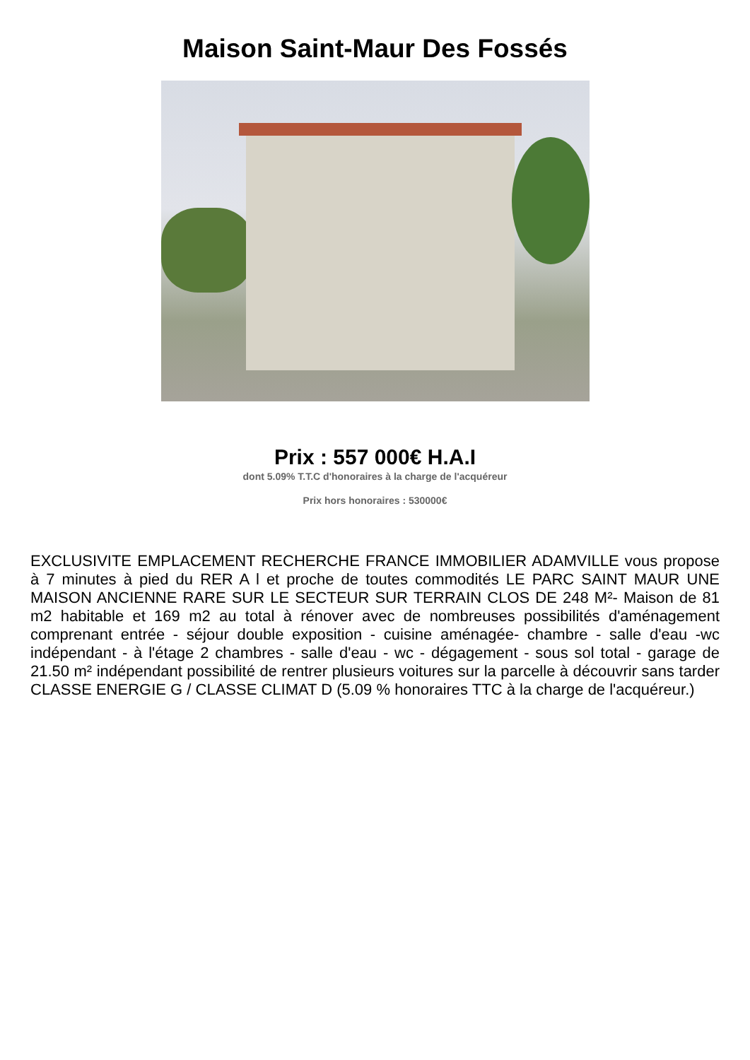Maison Saint-Maur Des Fossés
Prix : 557 000€ H.A.I
dont 5.09% T.T.C d'honoraires à la charge de l'acquéreur
Prix hors honoraires : 530000€
EXCLUSIVITE EMPLACEMENT RECHERCHE FRANCE IMMOBILIER ADAMVILLE vous propose à 7 minutes à pied du RER A l et proche de toutes commodités LE PARC SAINT MAUR UNE MAISON ANCIENNE RARE SUR LE SECTEUR SUR TERRAIN CLOS DE 248 M²- Maison de 81 m2 habitable et 169 m2 au total à rénover avec de nombreuses possibilités d'aménagement comprenant entrée - séjour double exposition - cuisine aménagée- chambre - salle d'eau -wc indépendant - à l'étage 2 chambres - salle d'eau - wc - dégagement - sous sol total - garage de 21.50 m² indépendant possibilité de rentrer plusieurs voitures sur la parcelle à découvrir sans tarder CLASSE ENERGIE G / CLASSE CLIMAT D (5.09 % honoraires TTC à la charge de l'acquéreur.)